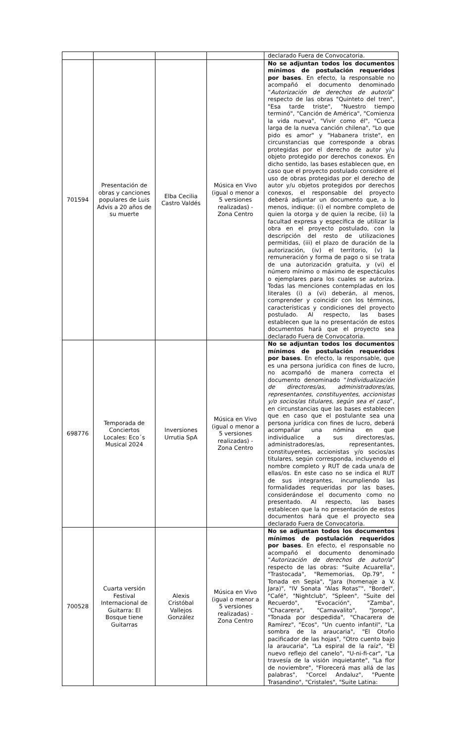| | | | | declarado Fuera de Convocatoria. |
| 701594 | Presentación de obras y canciones populares de Luis Advis a 20 años de su muerte | Elba Cecilia Castro Valdés | Música en Vivo (igual o menor a 5 versiones realizadas) - Zona Centro | No se adjuntan todos los documentos mínimos de postulación requeridos por bases . En efecto, la responsable no acompañó el documento denominado “ Autorización de derechos de autor/a ” respecto de las obras "Quinteto del tren", "Esa tarde triste", "Nuestro tiempo terminó", "Canción de América", "Comienza la vida nueva", "Vivir como él", "Cueca larga de la nueva canción chilena", "Lo que pido es amor" y "Habanera triste", en circunstancias que corresponde a obras protegidas por el derecho de autor y/u objeto protegido por derechos conexos. En dicho sentido, las bases establecen que, en caso que el proyecto postulado considere el uso de obras protegidas por el derecho de autor y/u objetos protegidos por derechos conexos, el responsable del proyecto deberá adjuntar un documento que, a lo menos, indique: (i) el nombre completo de quien la otorga y de quien la recibe, (ii) la facultad expresa y específica de utilizar la obra en el proyecto postulado, con la descripción del resto de utilizaciones permitidas, (iii) el plazo de duración de la autorización, (iv) el territorio, (v) la remuneración y forma de pago o si se trata de una autorización gratuita, y (vi) el número mínimo o máximo de espectáculos o ejemplares para los cuales se autoriza. Todas las menciones contempladas en los literales (i) a (vi) deberán, al menos, comprender y coincidir con los términos, características y condiciones del proyecto postulado. Al respecto, las bases establecen que la no presentación de estos documentos hará que el proyecto sea declarado Fuera de Convocatoria. |
| 698776 | Temporada de Conciertos Locales: Eco´s Musical 2024 | Inversiones Urrutia SpA | Música en Vivo (igual o menor a 5 versiones realizadas) - Zona Centro | No se adjuntan todos los documentos mínimos de postulación requeridos por bases . En efecto, la responsable, que es una persona jurídica con fines de lucro, no acompañó de manera correcta el documento denominado “ Individualización de directores/as, administradores/as, representantes, constituyentes, accionistas y/o socios/as titulares, según sea el caso ”, en circunstancias que las bases establecen que en caso que el postulante sea una persona jurídica con fines de lucro, deberá acompañar una nómina en que individualice a sus directores/as, administradores/as, representantes, constituyentes, accionistas y/o socios/as titulares, según corresponda, incluyendo el nombre completo y RUT de cada una/a de ellas/os. En este caso no se indica el RUT de sus integrantes, incumpliendo las formalidades requeridas por las bases, considerándose el documento como no presentado. Al respecto, las bases establecen que la no presentación de estos documentos hará que el proyecto sea declarado Fuera de Convocatoria. |
| 700528 | Cuarta versión Festival Internacional de Guitarra: El Bosque tiene Guitarras | Alexis Cristóbal Vallejos González | Música en Vivo (igual o menor a 5 versiones realizadas) - Zona Centro | No se adjuntan todos los documentos mínimos de postulación requeridos por bases . En efecto, el responsable no acompañó el documento denominado “ Autorización de derechos de autor/a ” respecto de las obras: "Suite Acuarella", "Trastocada", "Rememorias, Op.79", " Tonada en Sepia", "Jara (homenaje a V. Jara)", "IV Sonata “Alas Rotas”", "Bordel", "Café", "Nightclub", "Spleen", "Suite del Recuerdo", "Evocación", "Zamba", "Chacarera", "Carnavalito", "Joropo", "Tonada por despedida", "Chacarera de Ramírez", "Ecos", "Un cuento infantil", "La sombra de la araucaria", "El Otoño pacificador de las hojas", "Otro cuento bajo la araucaria", "La espiral de la raíz", "El nuevo reflejo del canelo", "U-ni-fi-car", "La travesía de la visión inquietante", "La flor de noviembre", "Florecerá mas allá de las palabras", "Corcel Andaluz", "Puente Trasandino", "Cristales", "Suite Latina: |